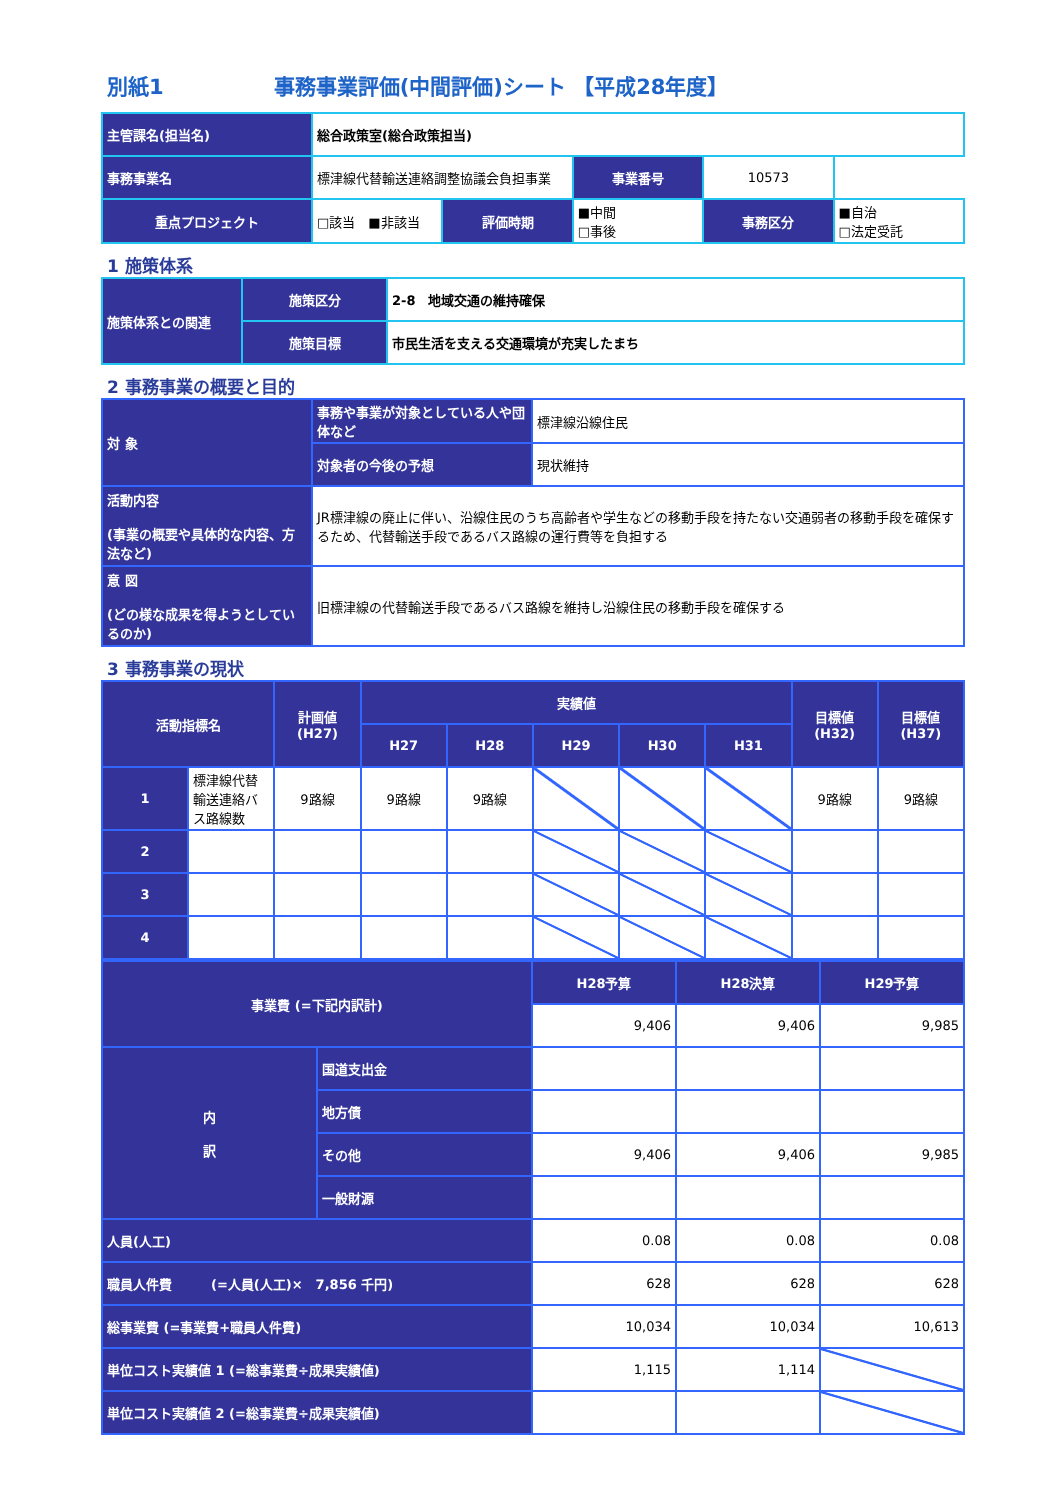別紙1 事務事業評価(中間評価)シート 【平成28年度】
| 主管課名(担当名) | 総合政策室(総合政策担当) | | | | |
| 事務事業名 | 標津線代替輸送連絡調整協議会負担事業 | | 事業番号 | 10573 | |
| 重点プロジェクト | □該当 ■非該当 | 評価時期 | ■中間 □事後 | 事務区分 | ■自治 □法定受託 |
1 施策体系
| 施策体系との関連 | 施策区分 | 2-8 地域交通の維持確保 |
| | 施策目標 | 市民生活を支える交通環境が充実したまち |
2 事務事業の概要と目的
| 対 象 | 事務や事業が対象としている人や団体など | 標津線沿線住民 |
| | 対象者の今後の予想 | 現状維持 |
| 活動内容 (事業の概要や具体的な内容、方法など) | JR標津線の廃止に伴い、沿線住民のうち高齢者や学生などの移動手段を持たない交通弱者の移動手段を確保するため、代替輸送手段であるバス路線の運行費等を負担する | |
| 意 図 (どの様な成果を得ようとしているのか) | 旧標津線の代替輸送手段であるバス路線を維持し沿線住民の移動手段を確保する | |
3 事務事業の現状
| 活動指標名 | | 計画値 (H27) | 実績値 | | | | | 目標値 (H32) | 目標値 (H37) |
| --- | --- | --- | --- | --- | --- | --- | --- | --- | --- |
| | | | H27 | H28 | H29 | H30 | H31 | | |
| 1 | 標津線代替輸送連絡バス路線数 | 9路線 | 9路線 | 9路線 | | | | 9路線 | 9路線 |
| 2 | | | | | | | | | |
| 3 | | | | | | | | | |
| 4 | | | | | | | | | |
| 事業費 (=下記内訳計) | | H28予算 | H28決算 | H29予算 |
| --- | --- | --- | --- | --- |
| | | 9,406 | 9,406 | 9,985 |
| 内 訳 | 国道支出金 | | | |
| | 地方債 | | | |
| | その他 | 9,406 | 9,406 | 9,985 |
| | 一般財源 | | | |
| 人員(人工) | | 0.08 | 0.08 | 0.08 |
| 職員人件費 (=人員(人工)× 7,856 千円) | | 628 | 628 | 628 |
| 総事業費 (=事業費+職員人件費) | | 10,034 | 10,034 | 10,613 |
| 単位コスト実績値 1 (=総事業費÷成果実績値) | | 1,115 | 1,114 | |
| 単位コスト実績値 2 (=総事業費÷成果実績値) | | | | |